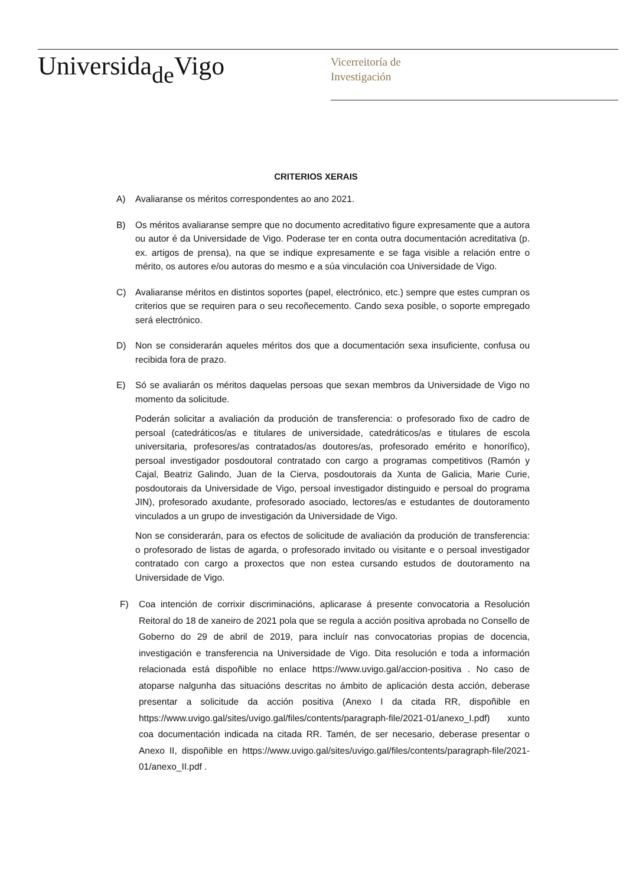Universida<sub>de</sub>Vigo
Vicerreitoría de
Investigación
CRITERIOS XERAIS
A) Avaliaranse os méritos correspondentes ao ano 2021.
B) Os méritos avaliaranse sempre que no documento acreditativo figure expresamente que a autora ou autor é da Universidade de Vigo. Poderase ter en conta outra documentación acreditativa (p. ex. artigos de prensa), na que se indique expresamente e se faga visible a relación entre o mérito, os autores e/ou autoras do mesmo e a súa vinculación coa Universidade de Vigo.
C) Avaliaranse méritos en distintos soportes (papel, electrónico, etc.) sempre que estes cumpran os criterios que se requiren para o seu recoñecemento. Cando sexa posible, o soporte empregado será electrónico.
D) Non se considerarán aqueles méritos dos que a documentación sexa insuficiente, confusa ou recibida fora de prazo.
E) Só se avaliarán os méritos daquelas persoas que sexan membros da Universidade de Vigo no momento da solicitude.
Poderán solicitar a avaliación da produción de transferencia: o profesorado fixo de cadro de persoal (catedráticos/as e titulares de universidade, catedráticos/as e titulares de escola universitaria, profesores/as contratados/as doutores/as, profesorado emérito e honorífico), persoal investigador posdoutoral contratado con cargo a programas competitivos (Ramón y Cajal, Beatriz Galindo, Juan de Ia Cierva, posdoutorais da Xunta de Galicia, Marie Curie, posdoutorais da Universidade de Vigo, persoal investigador distinguido e persoal do programa JIN), profesorado axudante, profesorado asociado, lectores/as e estudantes de doutoramento vinculados a un grupo de investigación da Universidade de Vigo.
Non se considerarán, para os efectos de solicitude de avaliación da produción de transferencia: o profesorado de listas de agarda, o profesorado invitado ou visitante e o persoal investigador contratado con cargo a proxectos que non estea cursando estudos de doutoramento na Universidade de Vigo.
F) Coa intención de corrixir discriminacións, aplicarase á presente convocatoria a Resolución Reitoral do 18 de xaneiro de 2021 pola que se regula a acción positiva aprobada no Consello de Goberno do 29 de abril de 2019, para incluír nas convocatorias propias de docencia, investigación e transferencia na Universidade de Vigo. Dita resolución e toda a información relacionada está dispoñible no enlace https://www.uvigo.gal/accion-positiva . No caso de atoparse nalgunha das situacións descritas no ámbito de aplicación desta acción, deberase presentar a solicitude da acción positiva (Anexo I da citada RR, dispoñible en https://www.uvigo.gal/sites/uvigo.gal/files/contents/paragraph-file/2021-01/anexo_I.pdf) xunto coa documentación indicada na citada RR. Tamén, de ser necesario, deberase presentar o Anexo II, dispoñible en https://www.uvigo.gal/sites/uvigo.gal/files/contents/paragraph-file/2021-01/anexo_II.pdf .